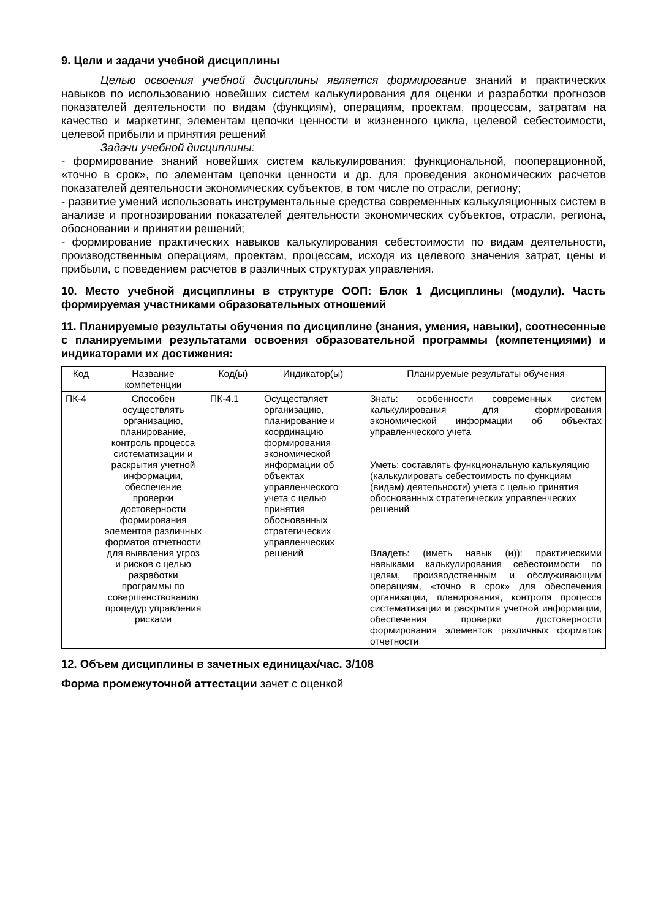9. Цели и задачи учебной дисциплины
Целью освоения учебной дисциплины является формирование знаний и практических навыков по использованию новейших систем калькулирования для оценки и разработки прогнозов показателей деятельности по видам (функциям), операциям, проектам, процессам, затратам на качество и маркетинг, элементам цепочки ценности и жизненного цикла, целевой себестоимости, целевой прибыли и принятия решений
Задачи учебной дисциплины:
- формирование знаний новейших систем калькулирования: функциональной, пооперационной, «точно в срок», по элементам цепочки ценности и др. для проведения экономических расчетов показателей деятельности экономических субъектов, в том числе по отрасли, региону;
- развитие умений использовать инструментальные средства современных калькуляционных систем в анализе и прогнозировании показателей деятельности экономических субъектов, отрасли, региона, обосновании и принятии решений;
- формирование практических навыков калькулирования себестоимости по видам деятельности, производственным операциям, проектам, процессам, исходя из целевого значения затрат, цены и прибыли, с поведением расчетов в различных структурах управления.
10. Место учебной дисциплины в структуре ООП: Блок 1 Дисциплины (модули). Часть формируемая участниками образовательных отношений
11. Планируемые результаты обучения по дисциплине (знания, умения, навыки), соотнесенные с планируемыми результатами освоения образовательной программы (компетенциями) и индикаторами их достижения:
| Код | Название компетенции | Код(ы) | Индикатор(ы) | Планируемые результаты обучения |
| ПК-4 | Способен осуществлять организацию, планирование, контроль процесса систематизации и раскрытия учетной информации, обеспечение проверки достоверности формирования элементов различных форматов отчетности для выявления угроз и рисков с целью разработки программы по совершенствованию процедур управления рисками | ПК-4.1 | Осуществляет организацию, планирование и координацию формирования экономической информации об объектах управленческого учета с целью принятия обоснованных стратегических управленческих решений | Знать: особенности современных систем калькулирования для формирования экономической информации об объектах управленческого учета Уметь: составлять функциональную калькуляцию (калькулировать себестоимость по функциям (видам) деятельности) учета с целью принятия обоснованных стратегических управленческих решений Владеть: (иметь навык (и)): практическими навыками калькулирования себестоимости по целям, производственным и обслуживающим операциям, «точно в срок» для обеспечения организации, планирования, контроля процесса систематизации и раскрытия учетной информации, обеспечения проверки достоверности формирования элементов различных форматов отчетности |
12. Объем дисциплины в зачетных единицах/час. 3/108
Форма промежуточной аттестации зачет с оценкой